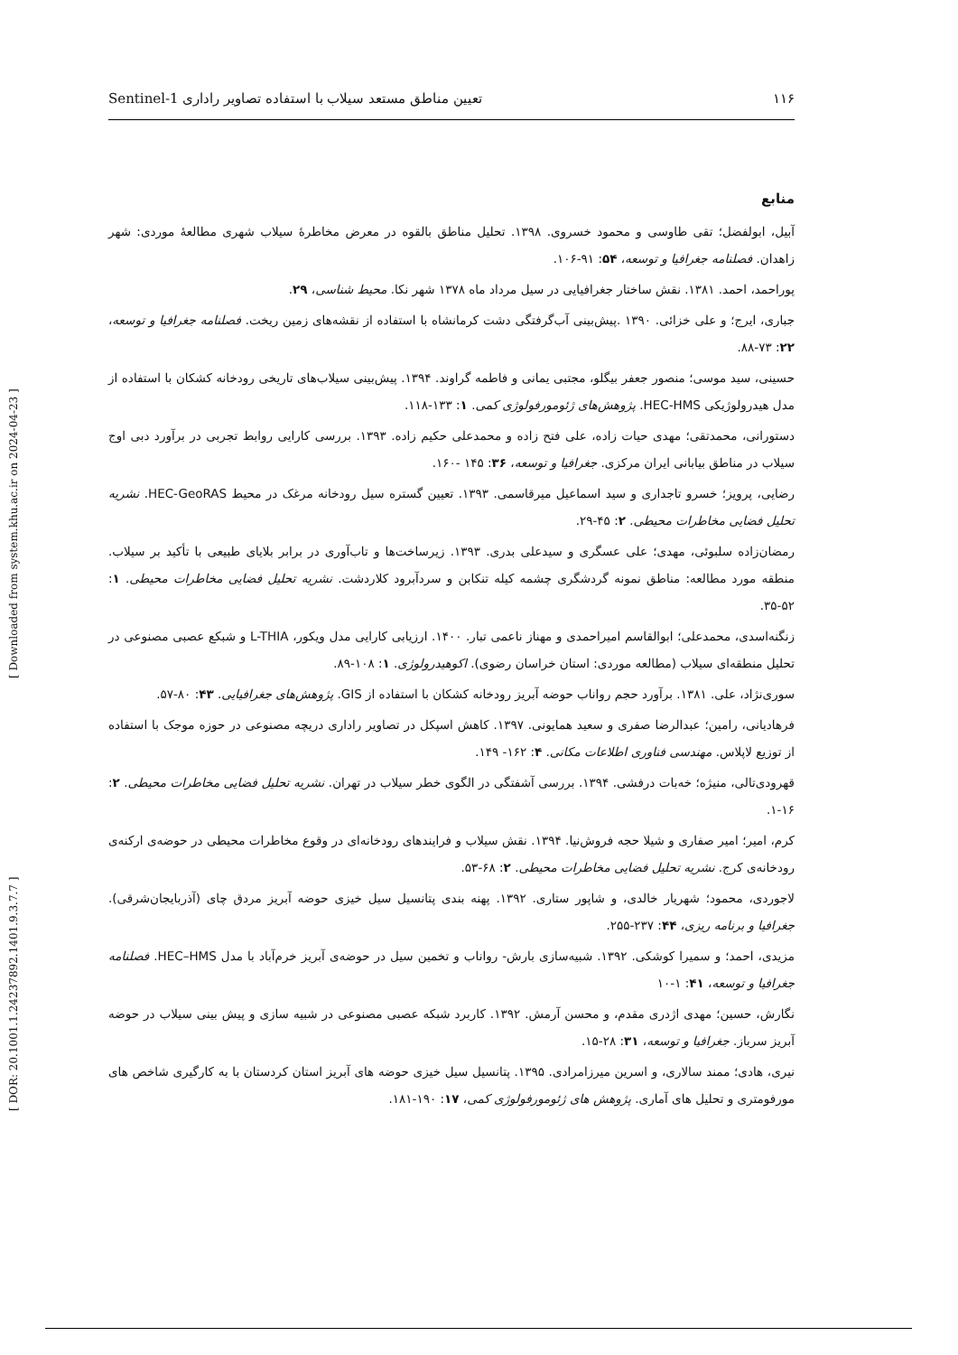Sentinel-1 تعیین مناطق مستعد سیلاب با استفاده تصاویر راداری ۱۱۶
[ DOR: 20.1001.1.24237892.1401.9.3.7.7 ] [ Downloaded from system.khu.ac.ir on 2024-04-23 ]
منابع
آبیل، ابولفضل؛ تقی طاوسی و محمود خسروی. ۱۳۹۸. تحلیل مناطق بالقوه در معرض مخاطرۀ سیلاب شهری مطالعۀ موردی: شهر زاهدان. فصلنامه جغرافیا و توسعه، ۵۴: ۹۱-۱۰۶.
پوراحمد، احمد. ۱۳۸۱. نقش ساختار جغرافیایی در سیل مرداد ماه ۱۳۷۸ شهر نکا. محیط شناسی، ۲۹.
جباری، ایرج؛ و علی خزائی. ۱۳۹۰ .پیش‌بینی آب‌گرفتگی دشت کرمانشاه با استفاده از نقشه‌های زمین ریخت. فصلنامه جغرافیا و توسعه، ۲۲: ۷۳-۸۸.
حسینی، سید موسی؛ منصور جعفر بیگلو، مجتبی یمانی و فاطمه گراوند. ۱۳۹۴. پیش‌بینی سیلاب‌های تاریخی رودخانه کشکان با استفاده از مدل هیدرولوژیکی HEC-HMS. پژوهش‌های ژئومورفولوژی کمی. ۱: ۱۳۳-۱۱۸.
دستورانی، محمدتقی؛ مهدی حیات زاده، علی فتح زاده و محمدعلی حکیم زاده. ۱۳۹۳. بررسی کارایی روابط تجربی در برآورد دبی اوج سیلاب در مناطق بیابانی ایران مرکزی. جغرافیا و توسعه، ۳۶: ۱۴۵ -۱۶۰.
رضایی، پرویز؛ خسرو تاجداری و سید اسماعیل میرقاسمی. ۱۳۹۳. تعیین گستره سیل رودخانه مرغک در محیط HEC-GeoRAS. نشریه تحلیل فضایی مخاطرات محیطی. ۲: ۴۵-۲۹.
رمضان‌زاده سلبوئی، مهدی؛ علی عسگری و سیدعلی بدری. ۱۳۹۳. زیرساخت‌ها و تاب‌آوری در برابر بلایای طبیعی با تأکید بر سیلاب. منطقه مورد مطالعه: مناطق نمونه گردشگری چشمه کیله تنکابن و سردآبرود کلاردشت. نشریه تحلیل فضایی مخاطرات محیطی. ۱: ۵۲-۳۵.
زنگنه‌اسدی، محمدعلی؛ ابوالقاسم امیراحمدی و مهناز ناعمی تبار. ۱۴۰۰. ارزیابی کارایی مدل ویکور، L-THIA و شبکع عصبی مصنوعی در تحلیل منطقه‌ای سیلاب (مطالعه موردی: استان خراسان رضوی). اکوهیدرولوژی. ۱: ۱۰۸-۸۹.
سوری‌نژاد، علی. ۱۳۸۱. برآورد حجم رواناب حوضه آبریز رودخانه کشکان با استفاده از GIS. پژوهش‌های جغرافیایی. ۴۳: ۸۰-۵۷.
فرهادیانی، رامین؛ عبدالرضا صفری و سعید همایونی. ۱۳۹۷. کاهش اسپکل در تصاویر راداری دریچه مصنوعی در حوزه موجک با استفاده از توزیع لاپلاس. مهندسی فناوری اطلاعات مکانی. ۴: ۱۶۲- ۱۴۹.
قهرودی‌تالی، منیژه؛ خه‌بات درفشی. ۱۳۹۴. بررسی آشفتگی در الگوی خطر سیلاب در تهران. نشریه تحلیل فضایی مخاطرات محیطی. ۲: ۱۶-۱.
کرم، امیر؛ امیر صفاری و شیلا حجه فروش‌نیا. ۱۳۹۴. نقش سیلاب و فرایندهای رودخانه‌ای در وقوع مخاطرات محیطی در حوضه‌ی ارکنه‌ی رودخانه‌ی کرج. نشریه تحلیل فضایی مخاطرات محیطی. ۲: ۶۸-۵۳.
لاجوردی، محمود؛ شهریار خالدی، و شاپور ستاری. ۱۳۹۲. پهنه بندی پتانسیل سیل خیزی حوضه آبریز مردق چای (آذربایجان‌شرقی). جغرافیا و برنامه ریزی، ۴۴: ۲۳۷-۲۵۵.
مزیدی، احمد؛ و سمیرا کوشکی. ۱۳۹۲. شبیه‌سازی بارش- رواناب و تخمین سیل در حوضه‌ی آبریز خرم‌آباد با مدل HEC–HMS. فصلنامه جغرافیا و توسعه، ۴۱: ۱-۱۰
نگارش، حسین؛ مهدی اژدری مقدم، و محسن آرمش. ۱۳۹۲. کاربرد شبکه عصبی مصنوعی در شبیه سازی و پیش بینی سیلاب در حوضه آبریز سرباز. جغرافیا و توسعه، ۳۱: ۲۸-۱۵.
نیری، هادی؛ ممند سالاری، و اسرین میرزامرادی. ۱۳۹۵. پتانسیل سیل خیزی حوضه های آبریز استان کردستان با به کارگیری شاخص های مورفومتری و تحلیل های آماری. پژوهش های ژئومورفولوژی کمی، ۱۷: ۱۹۰-۱۸۱.